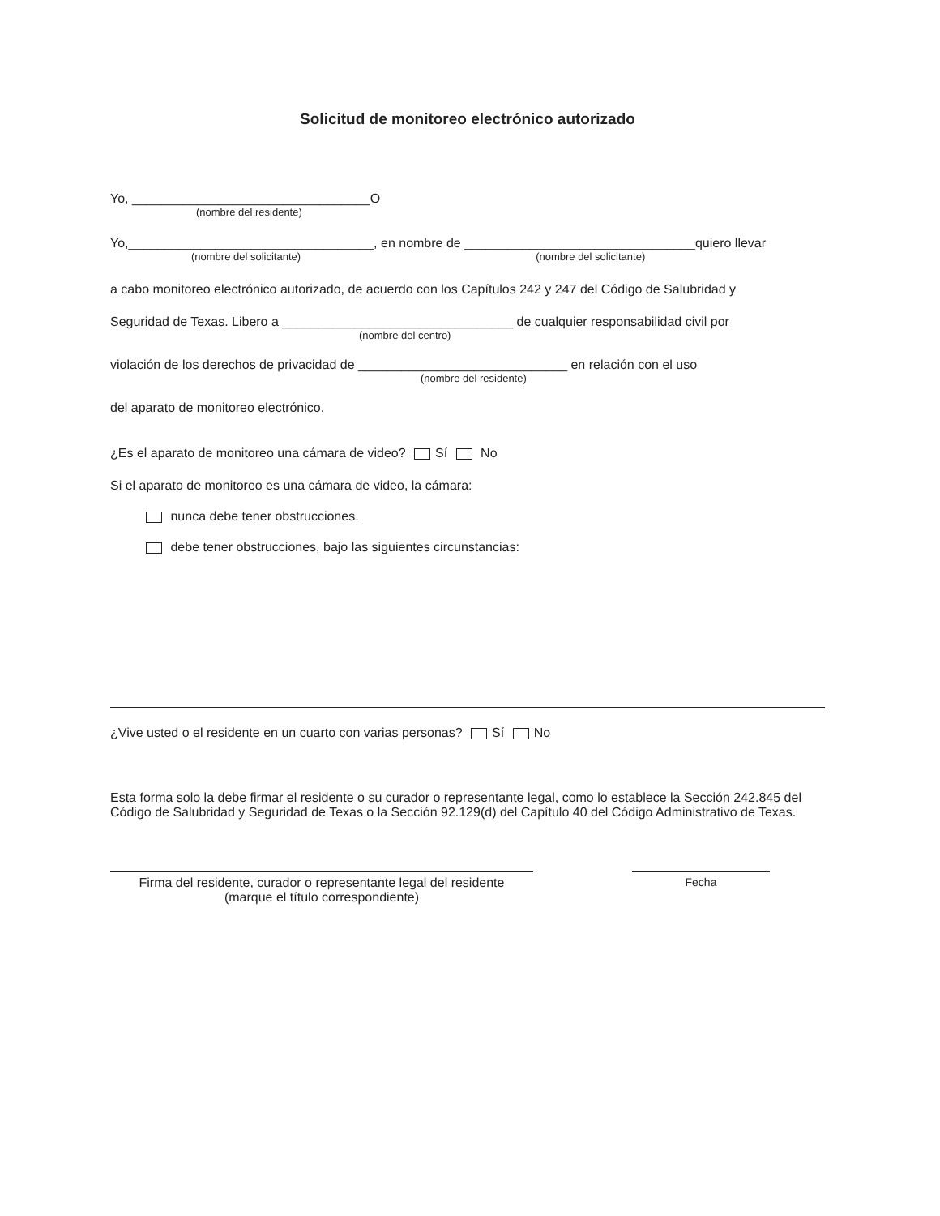Solicitud de monitoreo electrónico autorizado
Yo, _________________________________O
(nombre del residente)
Yo,__________________________________, en nombre de ________________________________quiero llevar
(nombre del solicitante) (nombre del solicitante)
a cabo monitoreo electrónico autorizado, de acuerdo con los Capítulos 242 y 247 del Código de Salubridad y
Seguridad de Texas. Libero a ________________________________ de cualquier responsabilidad civil por
(nombre del centro)
violación de los derechos de privacidad de _____________________________ en relación con el uso
(nombre del residente)
del aparato de monitoreo electrónico.
¿Es el aparato de monitoreo una cámara de video? Sí No
Si el aparato de monitoreo es una cámara de video, la cámara:
nunca debe tener obstrucciones.
debe tener obstrucciones, bajo las siguientes circunstancias:
¿Vive usted o el residente en un cuarto con varias personas? Sí No
Esta forma solo la debe firmar el residente o su curador o representante legal, como lo establece la Sección 242.845 del Código de Salubridad y Seguridad de Texas o la Sección 92.129(d) del Capítulo 40 del Código Administrativo de Texas.
Firma del residente, curador o representante legal del residente
(marque el título correspondiente)
Fecha